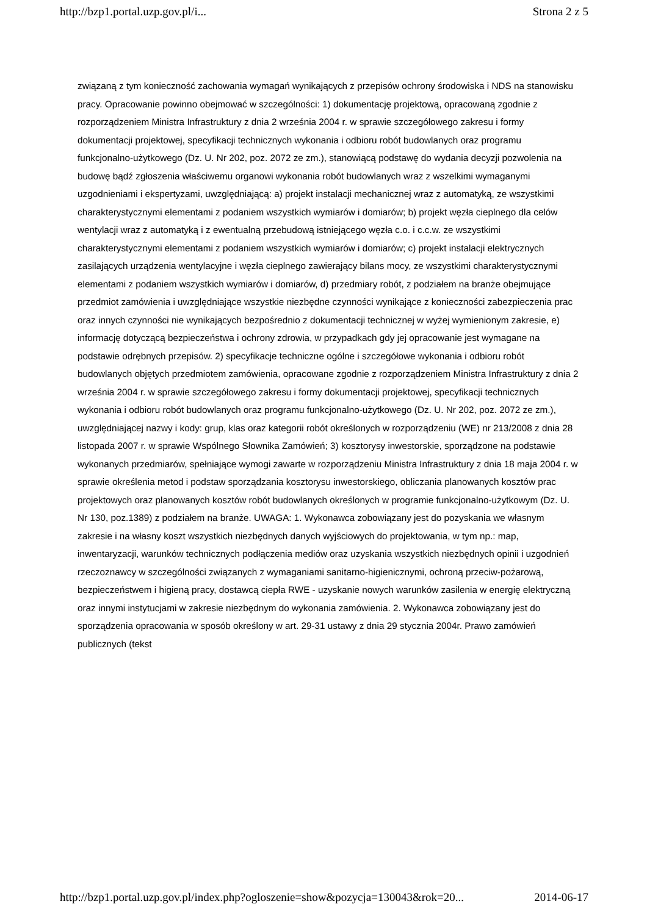http://bzp1.portal.uzp.gov.pl/i... Strona 2 z 5
związaną z tym konieczność zachowania wymagań wynikających z przepisów ochrony środowiska i NDS na stanowisku pracy. Opracowanie powinno obejmować w szczególności: 1) dokumentację projektową, opracowaną zgodnie z rozporządzeniem Ministra Infrastruktury z dnia 2 września 2004 r. w sprawie szczegółowego zakresu i formy dokumentacji projektowej, specyfikacji technicznych wykonania i odbioru robót budowlanych oraz programu funkcjonalno-użytkowego (Dz. U. Nr 202, poz. 2072 ze zm.), stanowiącą podstawę do wydania decyzji pozwolenia na budowę bądź zgłoszenia właściwemu organowi wykonania robót budowlanych wraz z wszelkimi wymaganymi uzgodnieniami i ekspertyzami, uwzględniającą: a) projekt instalacji mechanicznej wraz z automatyką, ze wszystkimi charakterystycznymi elementami z podaniem wszystkich wymiarów i domiarów; b) projekt węzła cieplnego dla celów wentylacji wraz z automatyką i z ewentualną przebudową istniejącego węzła c.o. i c.c.w. ze wszystkimi charakterystycznymi elementami z podaniem wszystkich wymiarów i domiarów; c) projekt instalacji elektrycznych zasilających urządzenia wentylacyjne i węzła cieplnego zawierający bilans mocy, ze wszystkimi charakterystycznymi elementami z podaniem wszystkich wymiarów i domiarów, d) przedmiary robót, z podziałem na branże obejmujące przedmiot zamówienia i uwzględniające wszystkie niezbędne czynności wynikające z konieczności zabezpieczenia prac oraz innych czynności nie wynikających bezpośrednio z dokumentacji technicznej w wyżej wymienionym zakresie, e) informację dotyczącą bezpieczeństwa i ochrony zdrowia, w przypadkach gdy jej opracowanie jest wymagane na podstawie odrębnych przepisów. 2) specyfikacje techniczne ogólne i szczegółowe wykonania i odbioru robót budowlanych objętych przedmiotem zamówienia, opracowane zgodnie z rozporządzeniem Ministra Infrastruktury z dnia 2 września 2004 r. w sprawie szczegółowego zakresu i formy dokumentacji projektowej, specyfikacji technicznych wykonania i odbioru robót budowlanych oraz programu funkcjonalno-użytkowego (Dz. U. Nr 202, poz. 2072 ze zm.), uwzględniającej nazwy i kody: grup, klas oraz kategorii robót określonych w rozporządzeniu (WE) nr 213/2008 z dnia 28 listopada 2007 r. w sprawie Wspólnego Słownika Zamówień; 3) kosztorysy inwestorskie, sporządzone na podstawie wykonanych przedmiarów, spełniające wymogi zawarte w rozporządzeniu Ministra Infrastruktury z dnia 18 maja 2004 r. w sprawie określenia metod i podstaw sporządzania kosztorysu inwestorskiego, obliczania planowanych kosztów prac projektowych oraz planowanych kosztów robót budowlanych określonych w programie funkcjonalno-użytkowym (Dz. U. Nr 130, poz.1389) z podziałem na branże. UWAGA: 1. Wykonawca zobowiązany jest do pozyskania we własnym zakresie i na własny koszt wszystkich niezbędnych danych wyjściowych do projektowania, w tym np.: map, inwentaryzacji, warunków technicznych podłączenia mediów oraz uzyskania wszystkich niezbędnych opinii i uzgodnień rzeczoznawcy w szczególności związanych z wymaganiami sanitarno-higienicznymi, ochroną przeciw-pożarową, bezpieczeństwem i higieną pracy, dostawcą ciepła RWE - uzyskanie nowych warunków zasilenia w energię elektryczną oraz innymi instytucjami w zakresie niezbędnym do wykonania zamówienia. 2. Wykonawca zobowiązany jest do sporządzenia opracowania w sposób określony w art. 29-31 ustawy z dnia 29 stycznia 2004r. Prawo zamówień publicznych (tekst
http://bzp1.portal.uzp.gov.pl/index.php?ogloszenie=show&pozycja=130043&rok=20... 2014-06-17